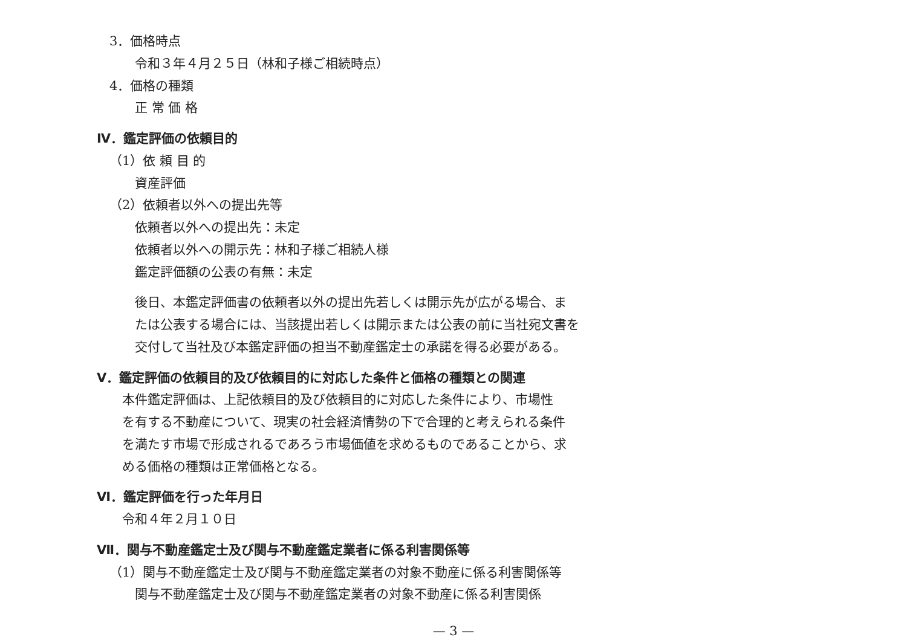3．価格時点
令和３年４月２５日（林和子様ご相続時点）
4．価格の種類
正 常 価 格
Ⅳ．鑑定評価の依頼目的
（1）依 頼 目 的
資産評価
（2）依頼者以外への提出先等
依頼者以外への提出先：未定
依頼者以外への開示先：林和子様ご相続人様
鑑定評価額の公表の有無：未定
後日、本鑑定評価書の依頼者以外の提出先若しくは開示先が広がる場合、ま
たは公表する場合には、当該提出若しくは開示または公表の前に当社宛文書を
交付して当社及び本鑑定評価の担当不動産鑑定士の承諾を得る必要がある。
Ⅴ．鑑定評価の依頼目的及び依頼目的に対応した条件と価格の種類との関連
本件鑑定評価は、上記依頼目的及び依頼目的に対応した条件により、市場性
を有する不動産について、現実の社会経済情勢の下で合理的と考えられる条件
を満たす市場で形成されるであろう市場価値を求めるものであることから、求
める価格の種類は正常価格となる。
Ⅵ．鑑定評価を行った年月日
令和４年２月１０日
Ⅶ．関与不動産鑑定士及び関与不動産鑑定業者に係る利害関係等
（1）関与不動産鑑定士及び関与不動産鑑定業者の対象不動産に係る利害関係等
関与不動産鑑定士及び関与不動産鑑定業者の対象不動産に係る利害関係
— 3 —